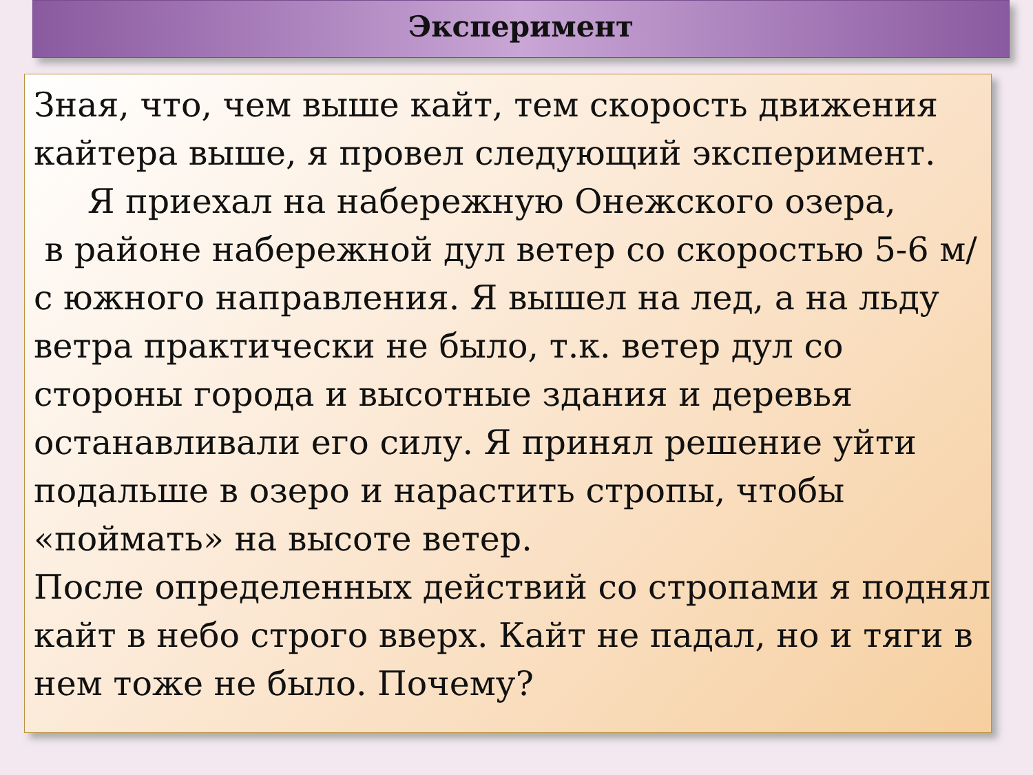Эксперимент
Зная, что, чем выше кайт, тем скорость движения кайтера выше, я провел следующий эксперимент.
Я приехал на набережную Онежского озера,
в районе набережной дул ветер со скоростью 5-6 м/с южного направления. Я вышел на лед, а на льду ветра практически не было, т.к. ветер дул со стороны города и высотные здания и деревья останавливали его силу. Я принял решение уйти подальше в озеро и нарастить стропы, чтобы «поймать» на высоте ветер.
После определенных действий со стропами я поднял кайт в небо строго вверх. Кайт не падал, но и тяги в нем тоже не было. Почему?